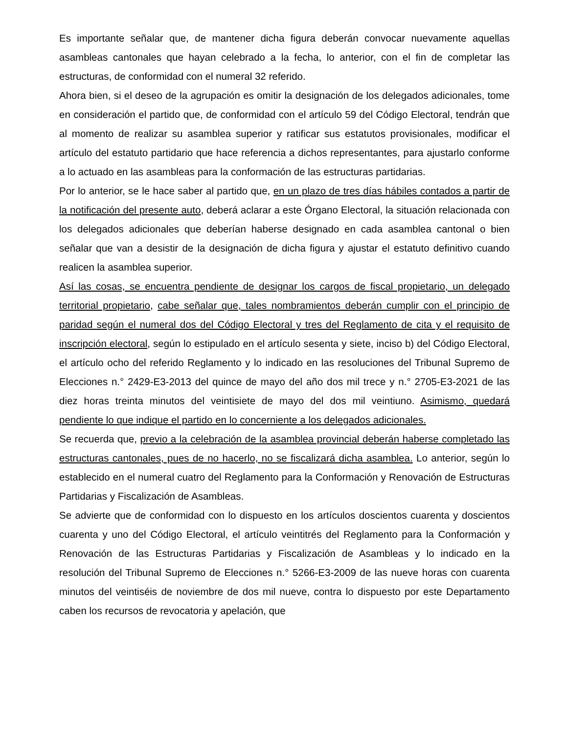Es importante señalar que, de mantener dicha figura deberán convocar nuevamente aquellas asambleas cantonales que hayan celebrado a la fecha, lo anterior, con el fin de completar las estructuras, de conformidad con el numeral 32 referido.
Ahora bien, si el deseo de la agrupación es omitir la designación de los delegados adicionales, tome en consideración el partido que, de conformidad con el artículo 59 del Código Electoral, tendrán que al momento de realizar su asamblea superior y ratificar sus estatutos provisionales, modificar el artículo del estatuto partidario que hace referencia a dichos representantes, para ajustarlo conforme a lo actuado en las asambleas para la conformación de las estructuras partidarias.
Por lo anterior, se le hace saber al partido que, en un plazo de tres días hábiles contados a partir de la notificación del presente auto, deberá aclarar a este Órgano Electoral, la situación relacionada con los delegados adicionales que deberían haberse designado en cada asamblea cantonal o bien señalar que van a desistir de la designación de dicha figura y ajustar el estatuto definitivo cuando realicen la asamblea superior.
Así las cosas, se encuentra pendiente de designar los cargos de fiscal propietario, un delegado territorial propietario, cabe señalar que, tales nombramientos deberán cumplir con el principio de paridad según el numeral dos del Código Electoral y tres del Reglamento de cita y el requisito de inscripción electoral, según lo estipulado en el artículo sesenta y siete, inciso b) del Código Electoral, el artículo ocho del referido Reglamento y lo indicado en las resoluciones del Tribunal Supremo de Elecciones n.° 2429-E3-2013 del quince de mayo del año dos mil trece y n.° 2705-E3-2021 de las diez horas treinta minutos del veintisiete de mayo del dos mil veintiuno. Asimismo, quedará pendiente lo que indique el partido en lo concerniente a los delegados adicionales.
Se recuerda que, previo a la celebración de la asamblea provincial deberán haberse completado las estructuras cantonales, pues de no hacerlo, no se fiscalizará dicha asamblea. Lo anterior, según lo establecido en el numeral cuatro del Reglamento para la Conformación y Renovación de Estructuras Partidarias y Fiscalización de Asambleas.
Se advierte que de conformidad con lo dispuesto en los artículos doscientos cuarenta y doscientos cuarenta y uno del Código Electoral, el artículo veintitrés del Reglamento para la Conformación y Renovación de las Estructuras Partidarias y Fiscalización de Asambleas y lo indicado en la resolución del Tribunal Supremo de Elecciones n.° 5266-E3-2009 de las nueve horas con cuarenta minutos del veintiséis de noviembre de dos mil nueve, contra lo dispuesto por este Departamento caben los recursos de revocatoria y apelación, que